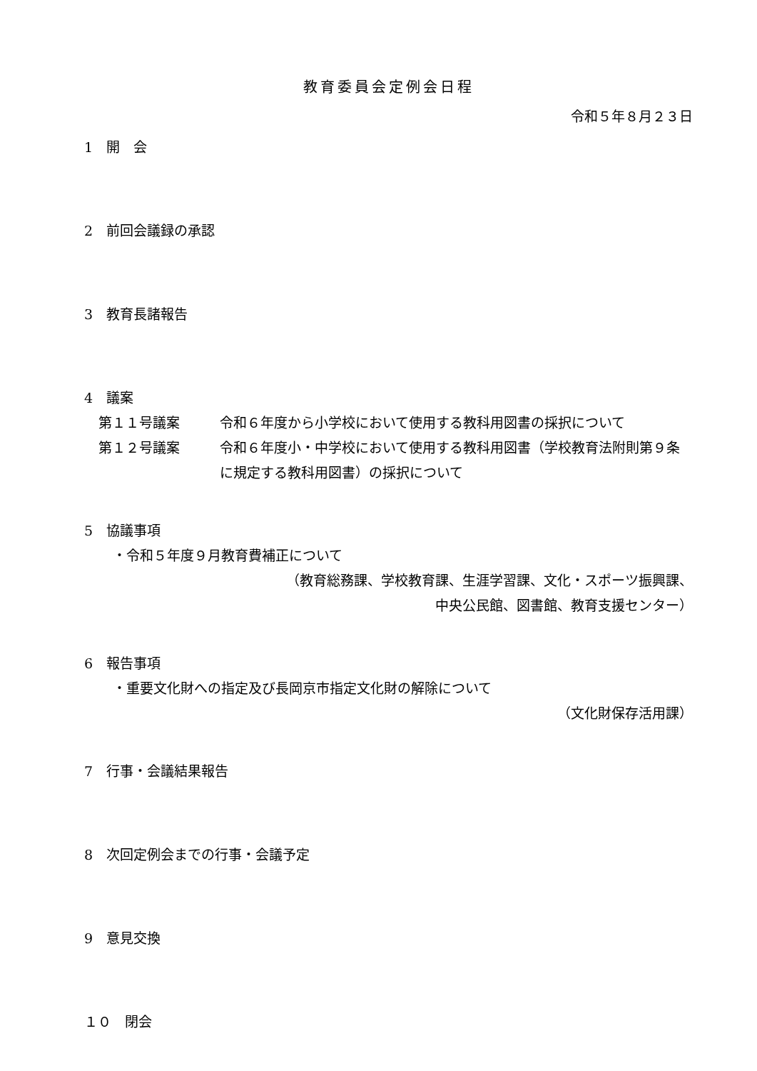教育委員会定例会日程
令和５年８月２３日
1　開　会
2　前回会議録の承認
3　教育長諸報告
4　議案
第１１号議案 令和６年度から小学校において使用する教科用図書の採択について
第１２号議案 令和６年度小・中学校において使用する教科用図書（学校教育法附則第９条に規定する教科用図書）の採択について
5　協議事項
・令和５年度９月教育費補正について
（教育総務課、学校教育課、生涯学習課、文化・スポーツ振興課、
中央公民館、図書館、教育支援センター）
6　報告事項
・重要文化財への指定及び長岡京市指定文化財の解除について
（文化財保存活用課）
7　行事・会議結果報告
8　次回定例会までの行事・会議予定
9　意見交換
１０　閉会